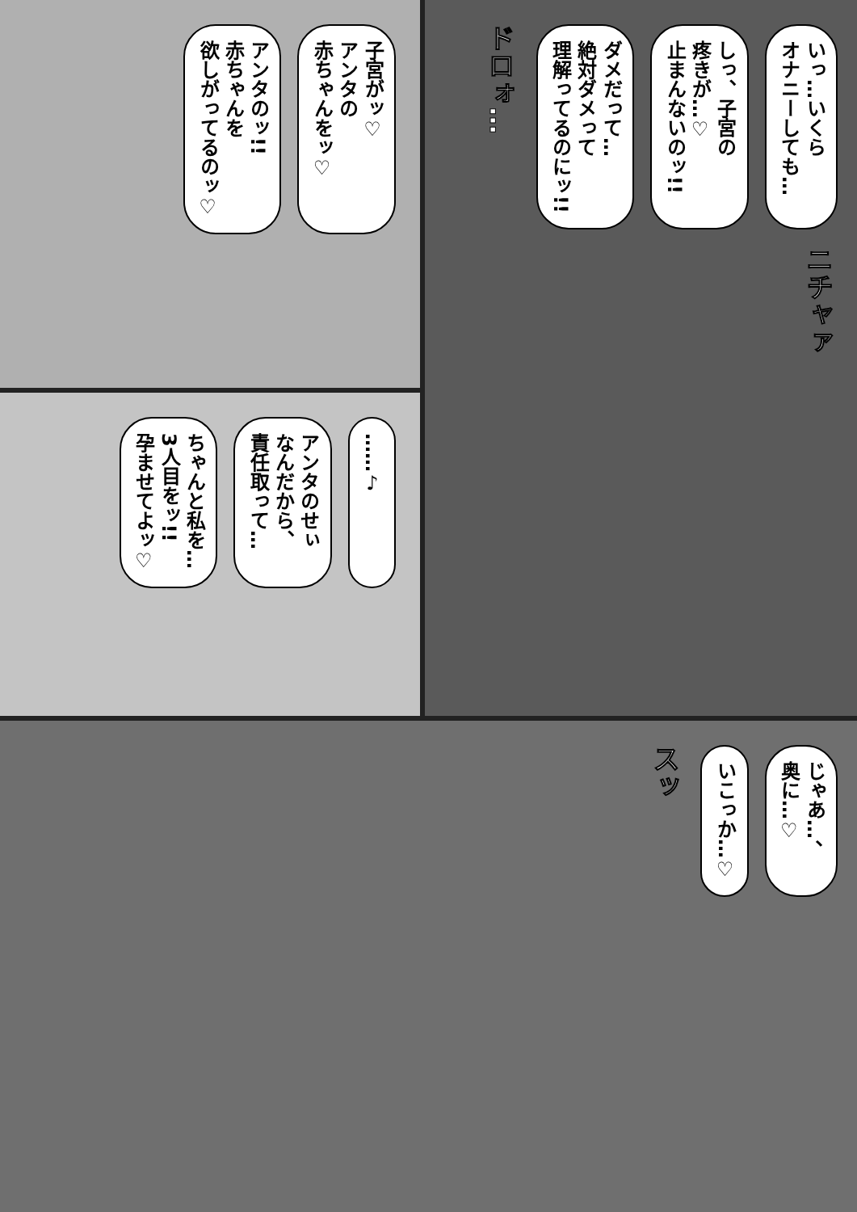いっ…いくら
オナニーしても…
しっ、子宮の
疼きが…♡
止まんないのッ!!
ダメだって…
絶対ダメって
理解ってるのにッ!!
ドロォ…
ニチャァ
子宮がッ♡
アンタの
赤ちゃんをッ♡
アンタのッ!!
赤ちゃんを
欲しがってるのッ♡
……♪
アンタのせぃ
なんだから、
責任取って…
ちゃんと私を…
3人目をッ!!
孕ませてよッ♡
じゃあ…、
奥に…♡
いこっか…♡
スッ